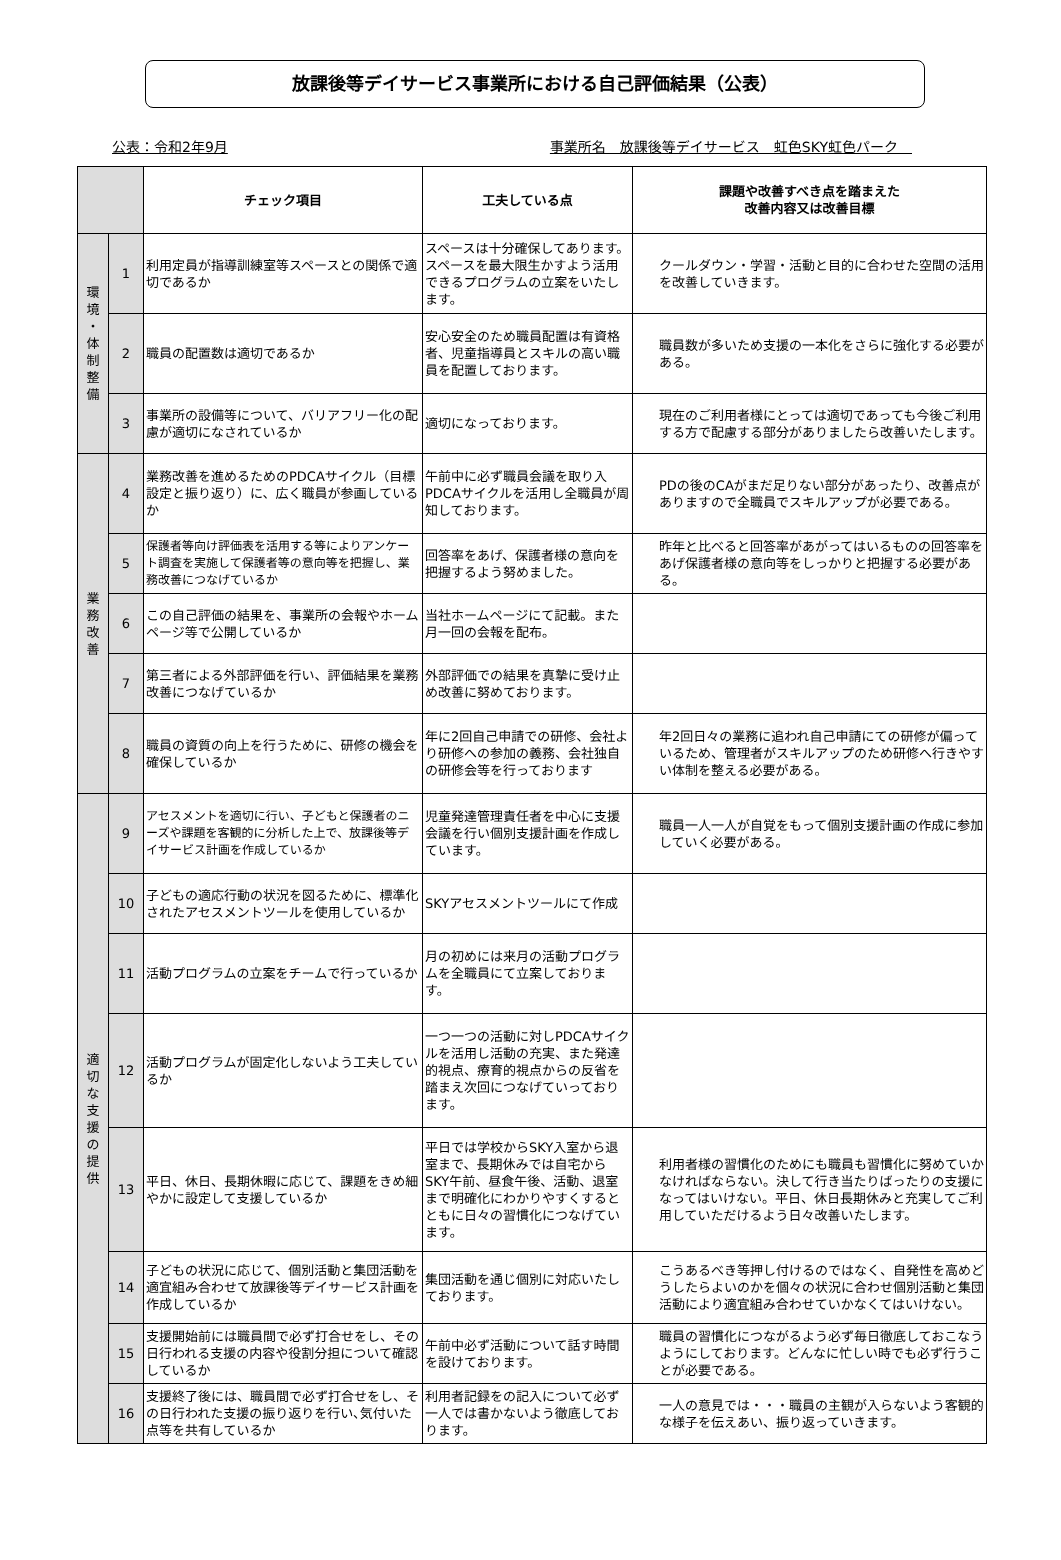放課後等デイサービス事業所における自己評価結果（公表）
公表：令和2年9月 事業所名　放課後等デイサービス　虹色SKY虹色パーク　
| | | チェック項目 | 工夫している点 | 課題や改善すべき点を踏まえた 改善内容又は改善目標 |
| --- | --- | --- | --- | --- |
| 環 境 ・ 体 制 整 備 | 1 | 利用定員が指導訓練室等スペースとの関係で適切であるか | スペースは十分確保してあります。スペースを最大限生かすよう活用できるプログラムの立案をいたします。 | クールダウン・学習・活動と目的に合わせた空間の活用を改善していきます。 |
| | 2 | 職員の配置数は適切であるか | 安心安全のため職員配置は有資格者、児童指導員とスキルの高い職員を配置しております。 | 職員数が多いため支援の一本化をさらに強化する必要がある。 |
| | 3 | 事業所の設備等について、バリアフリー化の配慮が適切になされているか | 適切になっております。 | 現在のご利用者様にとっては適切であっても今後ご利用する方で配慮する部分がありましたら改善いたします。 |
| 業 務 改 善 | 4 | 業務改善を進めるためのPDCAサイクル（目標設定と振り返り）に、広く職員が参画しているか | 午前中に必ず職員会議を取り入PDCAサイクルを活用し全職員が周知しております。 | PDの後のCAがまだ足りない部分があったり、改善点がありますので全職員でスキルアップが必要である。 |
| | 5 | 保護者等向け評価表を活用する等によりアンケート調査を実施して保護者等の意向等を把握し、業務改善につなげているか | 回答率をあげ、保護者様の意向を把握するよう努めました。 | 昨年と比べると回答率があがってはいるものの回答率をあげ保護者様の意向等をしっかりと把握する必要がある。 |
| | 6 | この自己評価の結果を、事業所の会報やホームページ等で公開しているか | 当社ホームページにて記載。また月一回の会報を配布。 | |
| | 7 | 第三者による外部評価を行い、評価結果を業務改善につなげているか | 外部評価での結果を真摯に受け止め改善に努めております。 | |
| | 8 | 職員の資質の向上を行うために、研修の機会を確保しているか | 年に2回自己申請での研修、会社より研修への参加の義務、会社独自の研修会等を行っております | 年2回日々の業務に追われ自己申請にての研修が偏っているため、管理者がスキルアップのため研修へ行きやすい体制を整える必要がある。 |
| 適 切 な 支 援 の 提 供 | 9 | アセスメントを適切に行い、子どもと保護者のニーズや課題を客観的に分析した上で、放課後等デイサービス計画を作成しているか | 児童発達管理責任者を中心に支援会議を行い個別支援計画を作成しています。 | 職員一人一人が自覚をもって個別支援計画の作成に参加していく必要がある。 |
| | 10 | 子どもの適応行動の状況を図るために、標準化されたアセスメントツールを使用しているか | SKYアセスメントツールにて作成 | |
| | 11 | 活動プログラムの立案をチームで行っているか | 月の初めには来月の活動プログラムを全職員にて立案しております。 | |
| | 12 | 活動プログラムが固定化しないよう工夫しているか | 一つ一つの活動に対しPDCAサイクルを活用し活動の充実、また発達的視点、療育的視点からの反省を踏まえ次回につなげていっております。 | |
| | 13 | 平日、休日、長期休暇に応じて、課題をきめ細やかに設定して支援しているか | 平日では学校からSKY入室から退室まで、長期休みでは自宅からSKY午前、昼食午後、活動、退室まで明確化にわかりやすくするとともに日々の習慣化につなげています。 | 利用者様の習慣化のためにも職員も習慣化に努めていかなければならない。決して行き当たりばったりの支援になってはいけない。平日、休日長期休みと充実してご利用していただけるよう日々改善いたします。 |
| | 14 | 子どもの状況に応じて、個別活動と集団活動を適宜組み合わせて放課後等デイサービス計画を作成しているか | 集団活動を通じ個別に対応いたしております。 | こうあるべき等押し付けるのではなく、自発性を高めどうしたらよいのかを個々の状況に合わせ個別活動と集団活動により適宜組み合わせていかなくてはいけない。 |
| | 15 | 支援開始前には職員間で必ず打合せをし、その日行われる支援の内容や役割分担について確認しているか | 午前中必ず活動について話す時間を設けております。 | 職員の習慣化につながるよう必ず毎日徹底しておこなうようにしております。どんなに忙しい時でも必ず行うことが必要である。 |
| | 16 | 支援終了後には、職員間で必ず打合せをし、その日行われた支援の振り返りを行い､気付いた点等を共有しているか | 利用者記録をの記入について必ず一人では書かないよう徹底しております。 | 一人の意見では・・・職員の主観が入らないよう客観的な様子を伝えあい、振り返っていきます。 |